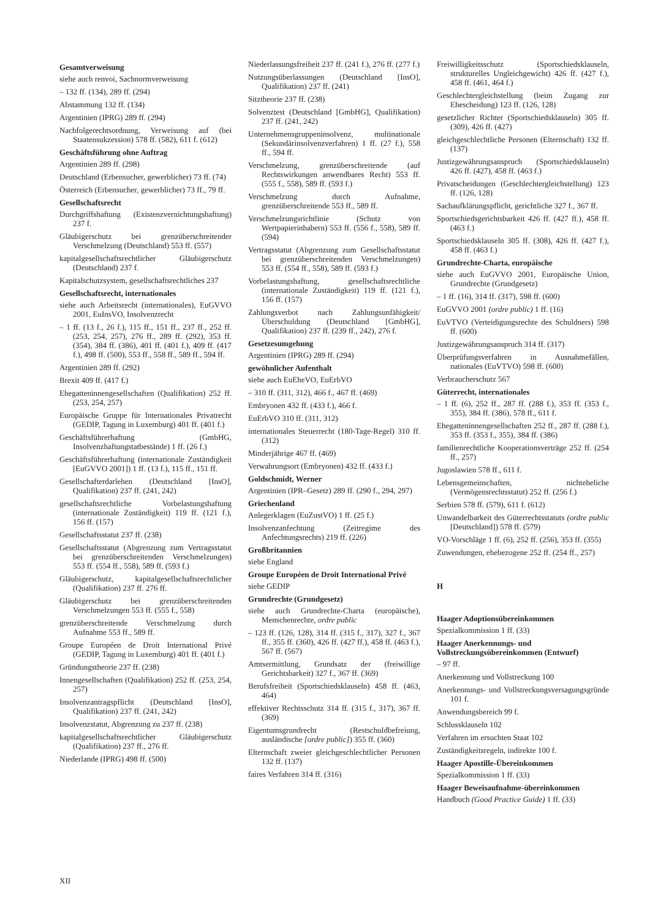Gesamtverweisung
siehe auch renvoi, Sachnormverweisung
– 132 ff. (134), 289 ff. (294)
Abstammung 132 ff. (134)
Argentinien (IPRG) 289 ff. (294)
Nachfolgerechtsordnung, Verweisung auf (bei Staatensukzession) 578 ff. (582), 611 f. (612)
Geschäftsführung ohne Auftrag
Argentinien 289 ff. (298)
Deutschland (Erbensucher, gewerblicher) 73 ff. (74)
Österreich (Erbensucher, gewerblicher) 73 ff., 79 ff.
Gesellschaftsrecht
Durchgriffshaftung (Existenzvernichtungshaftung) 237 f.
Gläubigerschutz bei grenzüberschreitender Verschmelzung (Deutschland) 553 ff. (557)
kapitalgesellschaftsrechtlicher Gläubigerschutz (Deutschland) 237 f.
Kapitalschutzsystem, gesellschaftsrechtliches 237
Gesellschaftsrecht, internationales
siehe auch Arbeitsrecht (internationales), EuGVVO 2001, EuInsVO, Insolvenzrecht
– 1 ff. (13 f., 26 f.), 115 ff., 151 ff., 237 ff., 252 ff. (253, 254, 257), 276 ff., 289 ff. (292), 353 ff. (354), 384 ff. (386), 401 ff. (401 f.), 409 ff. (417 f.), 498 ff. (500), 553 ff., 558 ff., 589 ff., 594 ff.
Argentinien 289 ff. (292)
Brexit 409 ff. (417 f.)
Ehegatteninnengesellschaften (Qualifikation) 252 ff. (253, 254, 257)
Europäische Gruppe für Internationales Privatrecht (GEDIP, Tagung in Luxemburg) 401 ff. (401 f.)
Geschäftsführerhaftung (GmbHG, Insolvenzhaftungstatbestände) 1 ff. (26 f.)
Geschäftsführerhaftung (internationale Zuständigkeit [EuGVVO 2001]) 1 ff. (13 f.), 115 ff., 151 ff.
Gesellschafterdarlehen (Deutschland [InsO], Qualifikation) 237 ff. (241, 242)
gesellschaftsrechtliche Vorbelastungshaftung (internationale Zuständigkeit) 119 ff. (121 f.), 156 ff. (157)
Gesellschaftsstatut 237 ff. (238)
Gesellschaftsstatut (Abgrenzung zum Vertragsstatut bei grenzüberschreitenden Verschmelzungen) 553 ff. (554 ff., 558), 589 ff. (593 f.)
Gläubigerschutz, kapitalgesellschaftsrechtlicher (Qualifikation) 237 ff. 276 ff.
Gläubigerschutz bei grenzüberschreitenden Verschmelzungen 553 ff. (555 f., 558)
grenzüberschreitende Verschmelzung durch Aufnahme 553 ff., 589 ff.
Groupe Européen de Droit International Privé (GEDIP, Tagung in Luxemburg) 401 ff. (401 f.)
Gründungstheorie 237 ff. (238)
Innengesellschaften (Qualifikation) 252 ff. (253, 254, 257)
Insolvenzantragspflicht (Deutschland [InsO], Qualifikation) 237 ff. (241, 242)
Insolvenzstatut, Abgrenzung zu 237 ff. (238)
kapitalgesellschaftsrechtlicher Gläubigerschutz (Qualifikation) 237 ff., 276 ff.
Niederlande (IPRG) 498 ff. (500)
Niederlassungsfreiheit 237 ff. (241 f.), 276 ff. (277 f.)
Nutzungsüberlassungen (Deutschland [InsO], Qualifikation) 237 ff. (241)
Sitztheorie 237 ff. (238)
Solvenztest (Deutschland [GmbHG], Qualifikation) 237 ff. (241, 242)
Unternehmensgruppeninsolvenz, multinationale (Sekundärinsolvenzverfahren) 1 ff. (27 f.), 558 ff., 594 ff.
Verschmelzung, grenzüberschreitende (auf Rechtswirkungen anwendbares Recht) 553 ff. (555 f., 558), 589 ff. (593 f.)
Verschmelzung durch Aufnahme, grenzüberschreitende 553 ff., 589 ff.
Verschmelzungsrichtlinie (Schutz von Wertpapierinhabern) 553 ff. (556 f., 558), 589 ff. (594)
Vertragsstatut (Abgrenzung zum Gesellschaftsstatut bei grenzüberschreitenden Verschmelzungen) 553 ff. (554 ff., 558), 589 ff. (593 f.)
Vorbelastungshaftung, gesellschaftsrechtliche (internationale Zuständigkeit) 119 ff. (121 f.), 156 ff. (157)
Zahlungsverbot nach Zahlungsunfähigkeit/Überschuldung (Deutschland [GmbHG], Qualifikation) 237 ff. (239 ff., 242), 276 f.
Gesetzesumgehung
Argentinien (IPRG) 289 ff. (294)
gewöhnlicher Aufenthalt
siehe auch EuEheVO, EuErbVO
– 310 ff. (311, 312), 466 f., 467 ff. (469)
Embryonen 432 ff. (433 f.), 466 f.
EuErbVO 310 ff. (311, 312)
internationales Steuerrecht (180-Tage-Regel) 310 ff. (312)
Minderjährige 467 ff. (469)
Verwahrungsort (Embryonen) 432 ff. (433 f.)
Goldschmidt, Werner
Argentinien (IPR–Gesetz) 289 ff. (290 f., 294, 297)
Griechenland
Anlegerklagen (EuZustVO) 1 ff. (25 f.)
Insolvenzanfechtung (Zeitregime des Anfechtungsrechts) 219 ff. (226)
Großbritannien
siehe England
Groupe Européen de Droit International Privé
siehe GEDIP
Grundrechte (Grundgesetz)
siehe auch Grundrechte-Charta (europäische), Menschenrechte, ordre public
– 123 ff. (126, 128), 314 ff. (315 f., 317), 327 f., 367 ff., 355 ff. (360), 426 ff. (427 ff.), 458 ff. (463 f.), 567 ff. (567)
Amtsermittlung, Grundsatz der (freiwillige Gerichtsbarkeit) 327 f., 367 ff. (369)
Berufsfreiheit (Sportschiedsklauseln) 458 ff. (463, 464)
effektiver Rechtsschutz 314 ff. (315 f., 317), 367 ff. (369)
Eigentumsgrundrecht (Restschuldbefreiung, ausländische [ordre public]) 355 ff. (360)
Elternschaft zweier gleichgeschlechtlicher Personen 132 ff. (137)
faires Verfahren 314 ff. (316)
Freiwilligkeitsschutz (Sportschiedsklauseln, strukturelles Ungleichgewicht) 426 ff. (427 f.), 458 ff. (461, 464 f.)
Geschlechtergleichstellung (beim Zugang zur Ehescheidung) 123 ff. (126, 128)
gesetzlicher Richter (Sportschiedsklauseln) 305 ff. (309), 426 ff. (427)
gleichgeschlechtliche Personen (Elternschaft) 132 ff. (137)
Justizgewährungsanspruch (Sportschiedsklauseln) 426 ff. (427), 458 ff. (463 f.)
Privatscheidungen (Geschlechtergleichstellung) 123 ff. (126, 128)
Sachaufklärungspflicht, gerichtliche 327 f., 367 ff.
Sportschiedsgerichtsbarkeit 426 ff. (427 ff.), 458 ff. (463 f.)
Sportschiedsklauseln 305 ff. (308), 426 ff. (427 f.), 458 ff. (463 f.)
Grundrechte-Charta, europäische
siehe auch EuGVVO 2001, Europäische Union, Grundrechte (Grundgesetz)
– 1 ff. (16), 314 ff. (317), 598 ff. (600)
EuGVVO 2001 (ordre public) 1 ff. (16)
EuVTVO (Verteidigungsrechte des Schuldners) 598 ff. (600)
Justizgewährungsanspruch 314 ff. (317)
Überprüfungsverfahren in Ausnahmefällen, nationales (EuVTVO) 598 ff. (600)
Verbraucherschutz 567
Güterrecht, internationales
– 1 ff. (6), 252 ff., 287 ff. (288 f.), 353 ff. (353 f., 355), 384 ff. (386), 578 ff., 611 f.
Ehegatteninnengesellschaften 252 ff., 287 ff. (288 f.), 353 ff. (353 f., 355), 384 ff. (386)
familienrechtliche Kooperationsverträge 252 ff. (254 ff., 257)
Jugoslawien 578 ff., 611 f.
Lebensgemeinschaften, nichteheliche (Vermögensrechtsstatut) 252 ff. (256 f.)
Serbien 578 ff. (579), 611 f. (612)
Unwandelbarkeit des Güterrechtsstatuts (ordre public [Deutschland]) 578 ff. (579)
VO-Vorschläge 1 ff. (6), 252 ff. (256), 353 ff. (355)
Zuwendungen, ehebezogene 252 ff. (254 ff., 257)
H
Haager Adoptionsübereinkommen
Spezialkommission 1 ff. (33)
Haager Anerkennungs- und Vollstreckungsübereinkommen (Entwurf)
– 97 ff.
Anerkennung und Vollstreckung 100
Anerkennungs- und Vollstreckungsversagungsgründe 101 f.
Anwendungsbereich 99 f.
Schlussklauseln 102
Verfahren im ersuchten Staat 102
Zuständigkeitsregeln, indirekte 100 f.
Haager Apostille-Übereinkommen
Spezialkommission 1 ff. (33)
Haager Beweisaufnahme-übereinkommen
Handbuch (Good Practice Guide) 1 ff. (33)
XII